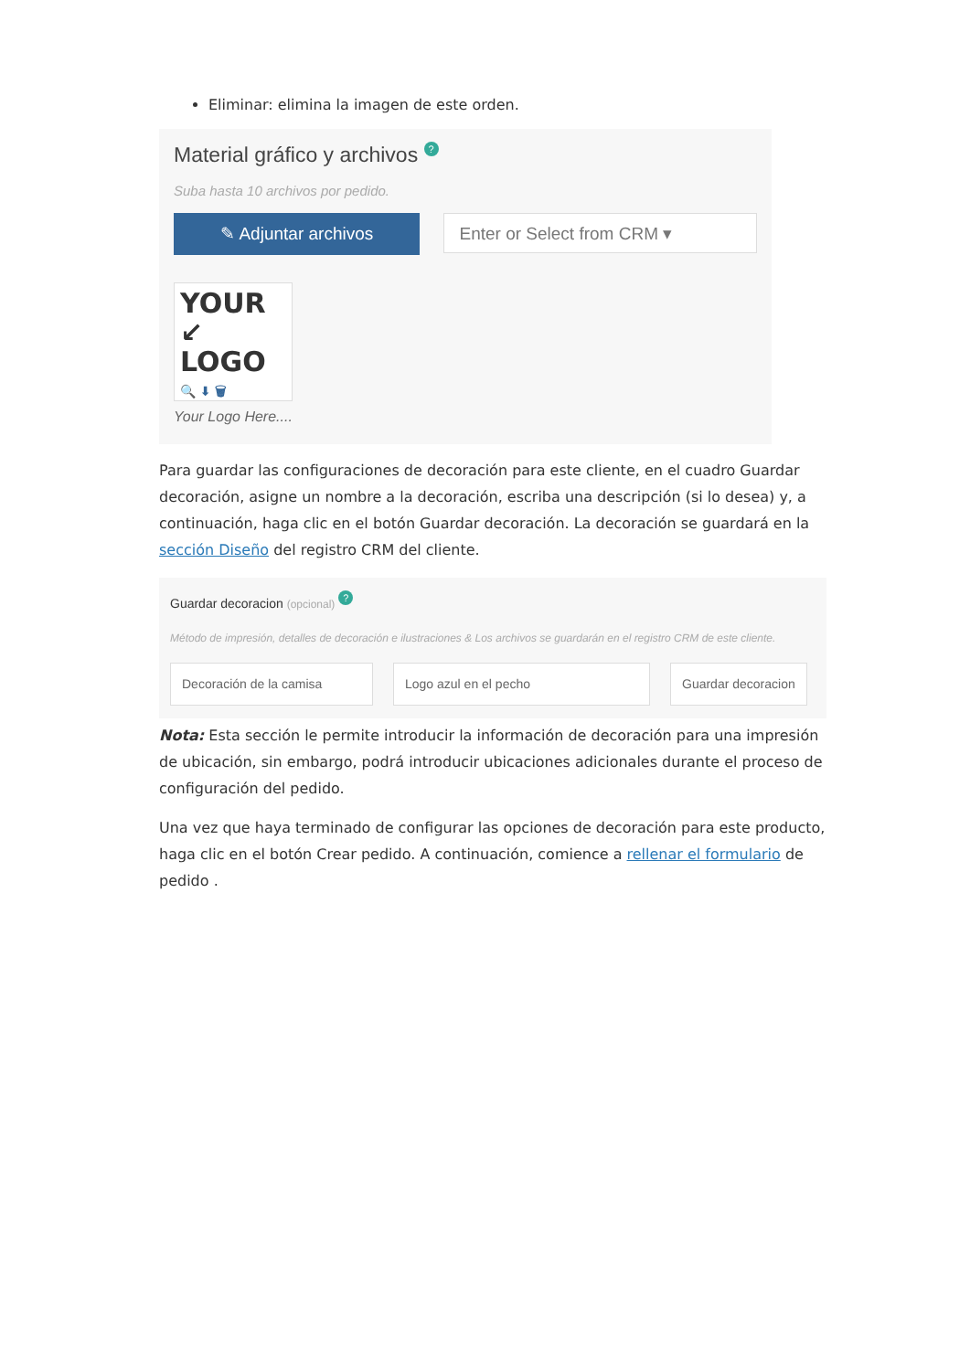Eliminar: elimina la imagen de este orden.
Material gráfico y archivos ?
Suba hasta 10 archivos por pedido.
✎ Adjuntar archivos
Enter or Select from CRM ▾
YOUR ↙
LOGO
🔍 ⬇ 🗑
Your Logo Here....
Para guardar las configuraciones de decoración para este cliente, en el cuadro Guardar decoración, asigne un nombre a la decoración, escriba una descripción (si lo desea) y, a continuación, haga clic en el botón Guardar decoración. La decoración se guardará en la sección Diseño del registro CRM del cliente.
Guardar decoracion (opcional) ?
Método de impresión, detalles de decoración e ilustraciones & Los archivos se guardarán en el registro CRM de este cliente.
Decoración de la camisa Logo azul en el pecho Guardar decoracion
Nota: Esta sección le permite introducir la información de decoración para una impresión de ubicación, sin embargo, podrá introducir ubicaciones adicionales durante el proceso de configuración del pedido.
Una vez que haya terminado de configurar las opciones de decoración para este producto, haga clic en el botón Crear pedido. A continuación, comience a rellenar el formulario de pedido .